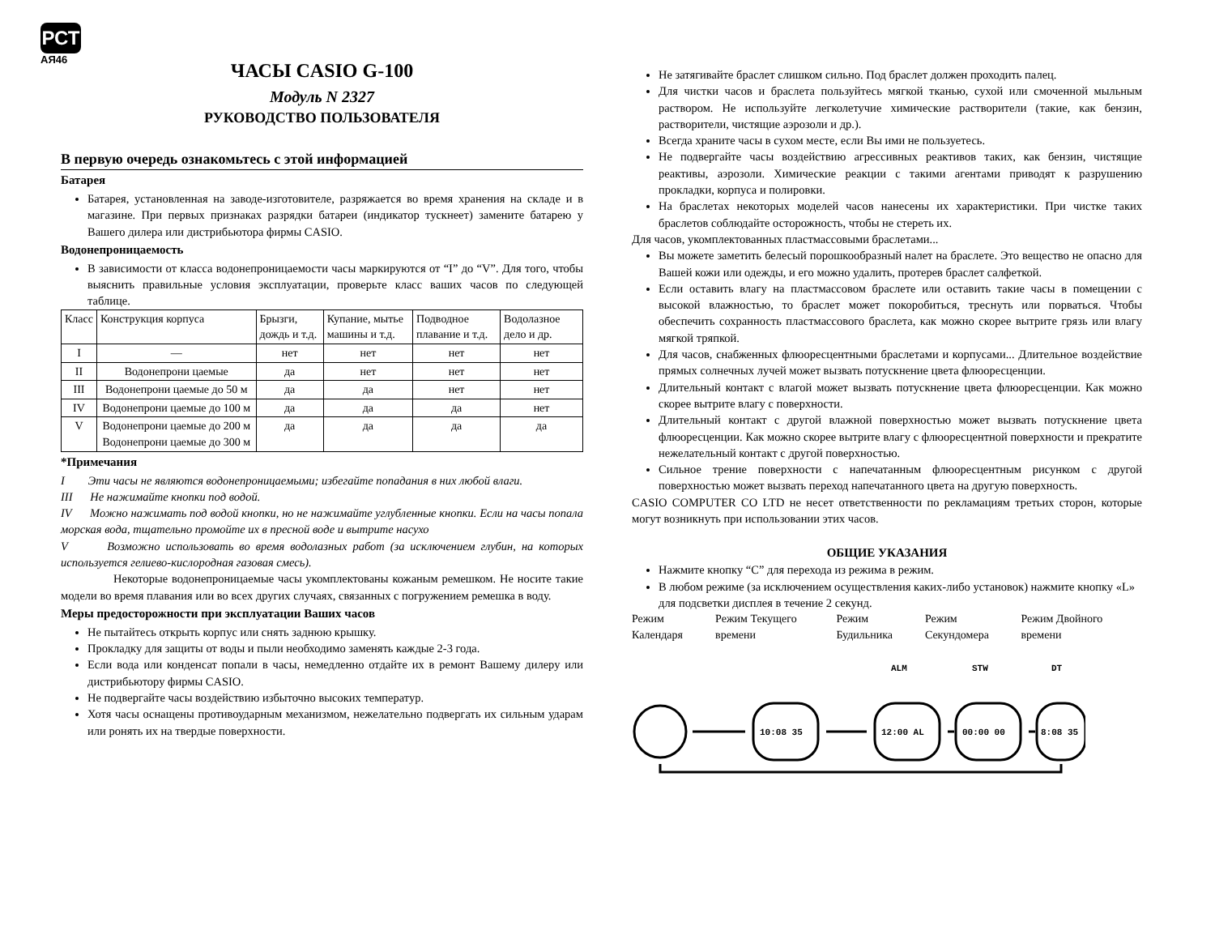РСТ
АЯ46
ЧАСЫ CASIO G-100
Модуль N 2327
РУКОВОДСТВО ПОЛЬЗОВАТЕЛЯ
В первую очередь ознакомьтесь с этой информацией
Батарея
Батарея, установленная на заводе-изготовителе, разряжается во время хранения на складе и в магазине. При первых признаках разрядки батареи (индикатор тускнеет) замените батарею у Вашего дилера или дистрибьютора фирмы CASIO.
Водонепроницаемость
В зависимости от класса водонепроницаемости часы маркируются от “I” до “V”. Для того, чтобы выяснить правильные условия эксплуатации, проверьте класс ваших часов по следующей таблице.
| Класс | Конструкция корпуса | Брызги, дождь и т.д. | Купание, мытье машины и т.д. | Подводное плавание и т.д. | Водолазное дело и др. |
| --- | --- | --- | --- | --- | --- |
| I | — | нет | нет | нет | нет |
| II | Водонепрони цаемые | да | нет | нет | нет |
| III | Водонепрони цаемые до 50 м | да | да | нет | нет |
| IV | Водонепрони цаемые до 100 м | да | да | да | нет |
| V | Водонепрони цаемые до 200 м Водонепрони цаемые до 300 м | да | да | да | да |
*Примечания
I Эти часы не являются водонепроницаемыми; избегайте попадания в них любой влаги.
III Не нажимайте кнопки под водой.
IV Можно нажимать под водой кнопки, но не нажимайте углубленные кнопки. Если на часы попала морская вода, тщательно промойте их в пресной воде и вытрите насухо
V Возможно использовать во время водолазных работ (за исключением глубин, на которых используется гелиево-кислородная газовая смесь).
Некоторые водонепроницаемые часы укомплектованы кожаным ремешком. Не носите такие модели во время плавания или во всех других случаях, связанных с погружением ремешка в воду.
Меры предосторожности при эксплуатации Ваших часов
Не пытайтесь открыть корпус или снять заднюю крышку.
Прокладку для защиты от воды и пыли необходимо заменять каждые 2-3 года.
Если вода или конденсат попали в часы, немедленно отдайте их в ремонт Вашему дилеру или дистрибьютору фирмы CASIO.
Не подвергайте часы воздействию избыточно высоких температур.
Хотя часы оснащены противоударным механизмом, нежелательно подвергать их сильным ударам или ронять их на твердые поверхности.
Не затягивайте браслет слишком сильно. Под браслет должен проходить палец.
Для чистки часов и браслета пользуйтесь мягкой тканью, сухой или смоченной мыльным раствором. Не используйте легколетучие химические растворители (такие, как бензин, растворители, чистящие аэрозоли и др.).
Всегда храните часы в сухом месте, если Вы ими не пользуетесь.
Не подвергайте часы воздействию агрессивных реактивов таких, как бензин, чистящие реактивы, аэрозоли. Химические реакции с такими агентами приводят к разрушению прокладки, корпуса и полировки.
На браслетах некоторых моделей часов нанесены их характеристики. При чистке таких браслетов соблюдайте осторожность, чтобы не стереть их.
Для часов, укомплектованных пластмассовыми браслетами...
Вы можете заметить белесый порошкообразный налет на браслете. Это вещество не опасно для Вашей кожи или одежды, и его можно удалить, протерев браслет салфеткой.
Если оставить влагу на пластмассовом браслете или оставить такие часы в помещении с высокой влажностью, то браслет может покоробиться, треснуть или порваться. Чтобы обеспечить сохранность пластмассового браслета, как можно скорее вытрите грязь или влагу мягкой тряпкой.
Для часов, снабженных флюоресцентными браслетами и корпусами... Длительное воздействие прямых солнечных лучей может вызвать потускнение цвета флюоресценции.
Длительный контакт с влагой может вызвать потускнение цвета флюоресценции. Как можно скорее вытрите влагу с поверхности.
Длительный контакт с другой влажной поверхностью может вызвать потускнение цвета флюоресценции. Как можно скорее вытрите влагу с флюоресцентной поверхности и прекратите нежелательный контакт с другой поверхностью.
Сильное трение поверхности с напечатанным флюоресцентным рисунком с другой поверхностью может вызвать переход напечатанного цвета на другую поверхность.
CASIO COMPUTER CO LTD не несет ответственности по рекламациям третьих сторон, которые могут возникнуть при использовании этих часов.
ОБЩИЕ УКАЗАНИЯ
Нажмите кнопку “C” для перехода из режима в режим.
В любом режиме (за исключением осуществления каких-либо установок) нажмите кнопку «L» для подсветки дисплея в течение 2 секунд.
Режим Календаря Режим Текущего времени Режим Будильника Режим Секундомера Режим Двойного времени
10:08 35
12:00 AL
00:00 00
8:08 35
ALM
STW
DT